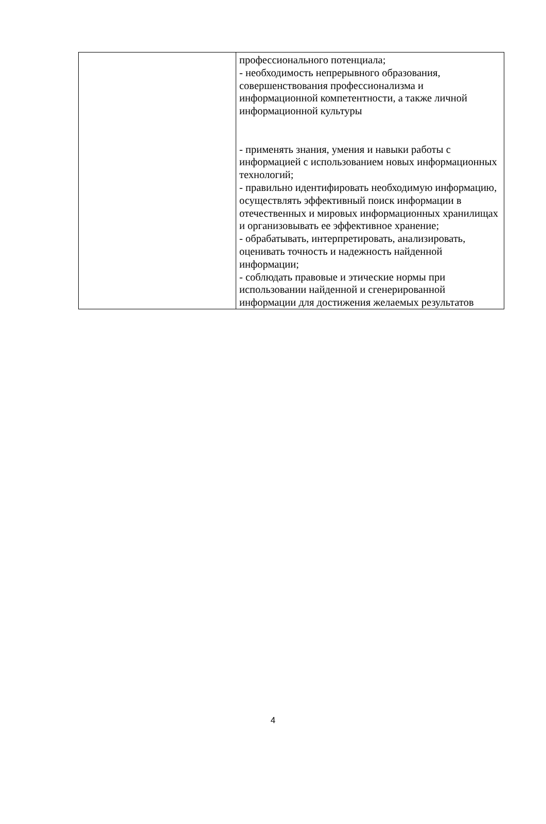| | профессионального потенциала; - необходимость непрерывного образования, совершенствования профессионализма и информационной компетентности, а также личной информационной культуры - применять знания, умения и навыки работы с информацией с использованием новых информационных технологий; - правильно идентифировать необходимую информацию, осуществлять эффективный поиск информации в отечественных и мировых информационных хранилищах и организовывать ее эффективное хранение; - обрабатывать, интерпретировать, анализировать, оценивать точность и надежность найденной информации; - соблюдать правовые и этические нормы при использовании найденной и сгенерированной информации для достижения желаемых результатов |
4